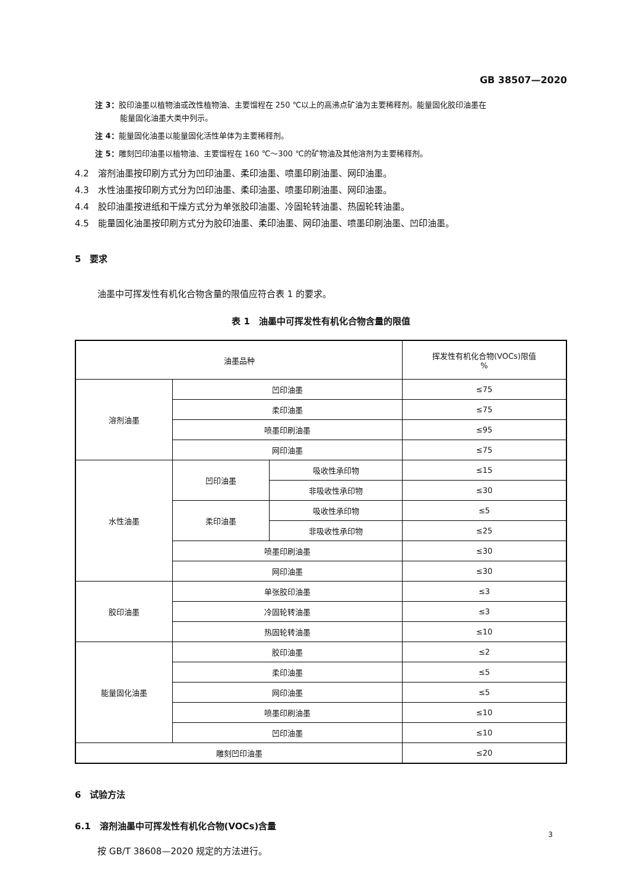GB 38507—2020
注 3：胶印油墨以植物油或改性植物油、主要馏程在 250 ℃以上的高沸点矿油为主要稀释剂。能量固化胶印油墨在
能量固化油墨大类中列示。
注 4：能量固化油墨以能量固化活性单体为主要稀释剂。
注 5：雕刻凹印油墨以植物油、主要馏程在 160 ℃～300 ℃的矿物油及其他溶剂为主要稀释剂。
4.2　溶剂油墨按印刷方式分为凹印油墨、柔印油墨、喷墨印刷油墨、网印油墨。
4.3　水性油墨按印刷方式分为凹印油墨、柔印油墨、喷墨印刷油墨、网印油墨。
4.4　胶印油墨按进纸和干燥方式分为单张胶印油墨、冷固轮转油墨、热固轮转油墨。
4.5　能量固化油墨按印刷方式分为胶印油墨、柔印油墨、网印油墨、喷墨印刷油墨、凹印油墨。
5　要求
油墨中可挥发性有机化合物含量的限值应符合表 1 的要求。
表 1　油墨中可挥发性有机化合物含量的限值
| 油墨品种 | | | 挥发性有机化合物(VOCs)限值 % |
| --- | --- | --- | --- |
| 溶剂油墨 | 凹印油墨 | | ≤75 |
| | 柔印油墨 | | ≤75 |
| | 喷墨印刷油墨 | | ≤95 |
| | 网印油墨 | | ≤75 |
| 水性油墨 | 凹印油墨 | 吸收性承印物 | ≤15 |
| | | 非吸收性承印物 | ≤30 |
| | 柔印油墨 | 吸收性承印物 | ≤5 |
| | | 非吸收性承印物 | ≤25 |
| | 喷墨印刷油墨 | | ≤30 |
| | 网印油墨 | | ≤30 |
| 胶印油墨 | 单张胶印油墨 | | ≤3 |
| | 冷固轮转油墨 | | ≤3 |
| | 热固轮转油墨 | | ≤10 |
| 能量固化油墨 | 胶印油墨 | | ≤2 |
| | 柔印油墨 | | ≤5 |
| | 网印油墨 | | ≤5 |
| | 喷墨印刷油墨 | | ≤10 |
| | 凹印油墨 | | ≤10 |
| 雕刻凹印油墨 | | | ≤20 |
6　试验方法
6.1　溶剂油墨中可挥发性有机化合物(VOCs)含量
按 GB/T 38608—2020 规定的方法进行。
3